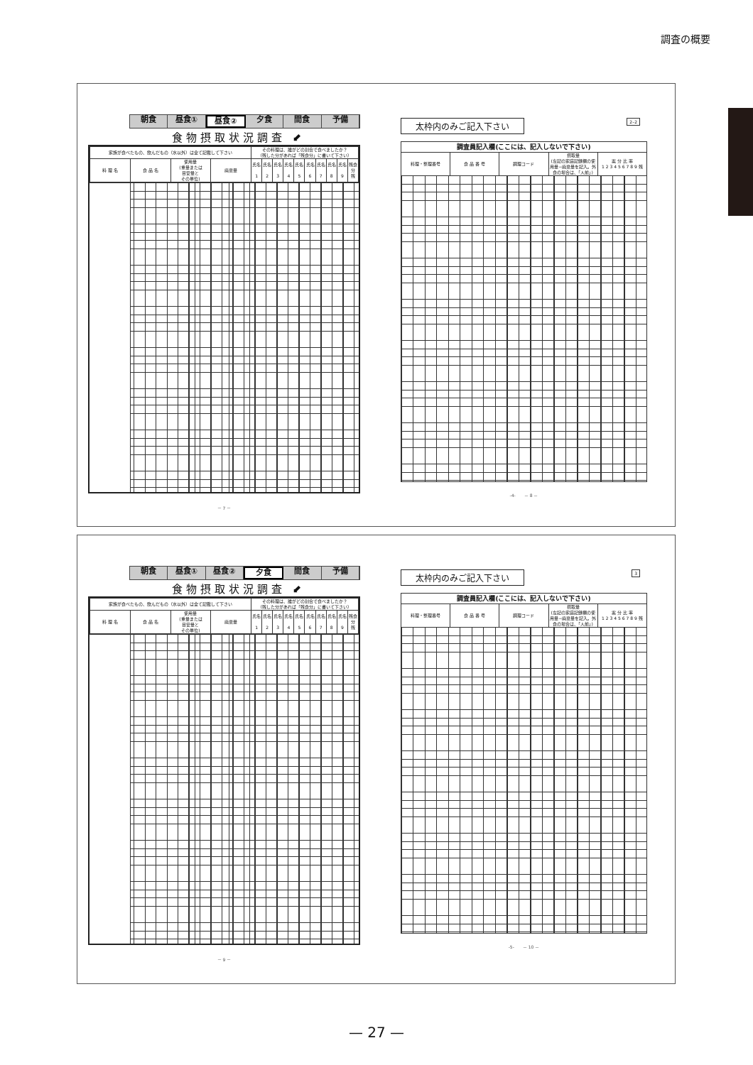調査の概要
朝食 昼食① 昼食② 夕食 間食 予備
食物摂取状況調査 ⬋
| 家族が食べたもの、飲んだもの（水以外）は全て記載して下さい | | | | その料理は、誰がどの割合で食べましたか？ （残した分があれば「残食分」に書いて下さい） | | | | | | | | | |
| 料 理 名 | 食 品 名 | 使用量 (重量または 目安量と その単位) | 廃棄量 | 氏名 1 | 氏名 2 | 氏名 3 | 氏名 4 | 氏名 5 | 氏名 6 | 氏名 7 | 氏名 8 | 氏名 9 | 残食分 残 |
－ 7 －
太枠内のみご記入下さい 2–2
| 調査員記入欄(ここには、記入しないで下さい) | | | | |
| --- | --- | --- | --- | --- |
| 料理・整理番号 | 食 品 番 号 | 調理コード | 摂取量 (左記の家庭記録欄の使用量−廃棄量を記入。外食の場合は、「人前」) | 案 分 比 率 1 2 3 4 5 6 7 8 9 残 |
-4-　　－ 8 －
朝食 昼食① 昼食② 夕食 間食 予備
食物摂取状況調査 ⬋
| 家族が食べたもの、飲んだもの（水以外）は全て記載して下さい | | | | その料理は、誰がどの割合で食べましたか？ （残した分があれば「残食分」に書いて下さい） | | | | | | | | | |
| 料 理 名 | 食 品 名 | 使用量 (重量または 目安量と その単位) | 廃棄量 | 氏名 1 | 氏名 2 | 氏名 3 | 氏名 4 | 氏名 5 | 氏名 6 | 氏名 7 | 氏名 8 | 氏名 9 | 残食分 残 |
－ 9 －
太枠内のみご記入下さい 3
| 調査員記入欄(ここには、記入しないで下さい) | | | | |
| --- | --- | --- | --- | --- |
| 料理・整理番号 | 食 品 番 号 | 調理コード | 摂取量 (左記の家庭記録欄の使用量−廃棄量を記入。外食の場合は、「人前」) | 案 分 比 率 1 2 3 4 5 6 7 8 9 残 |
-5-　　－ 10 －
— 27 —